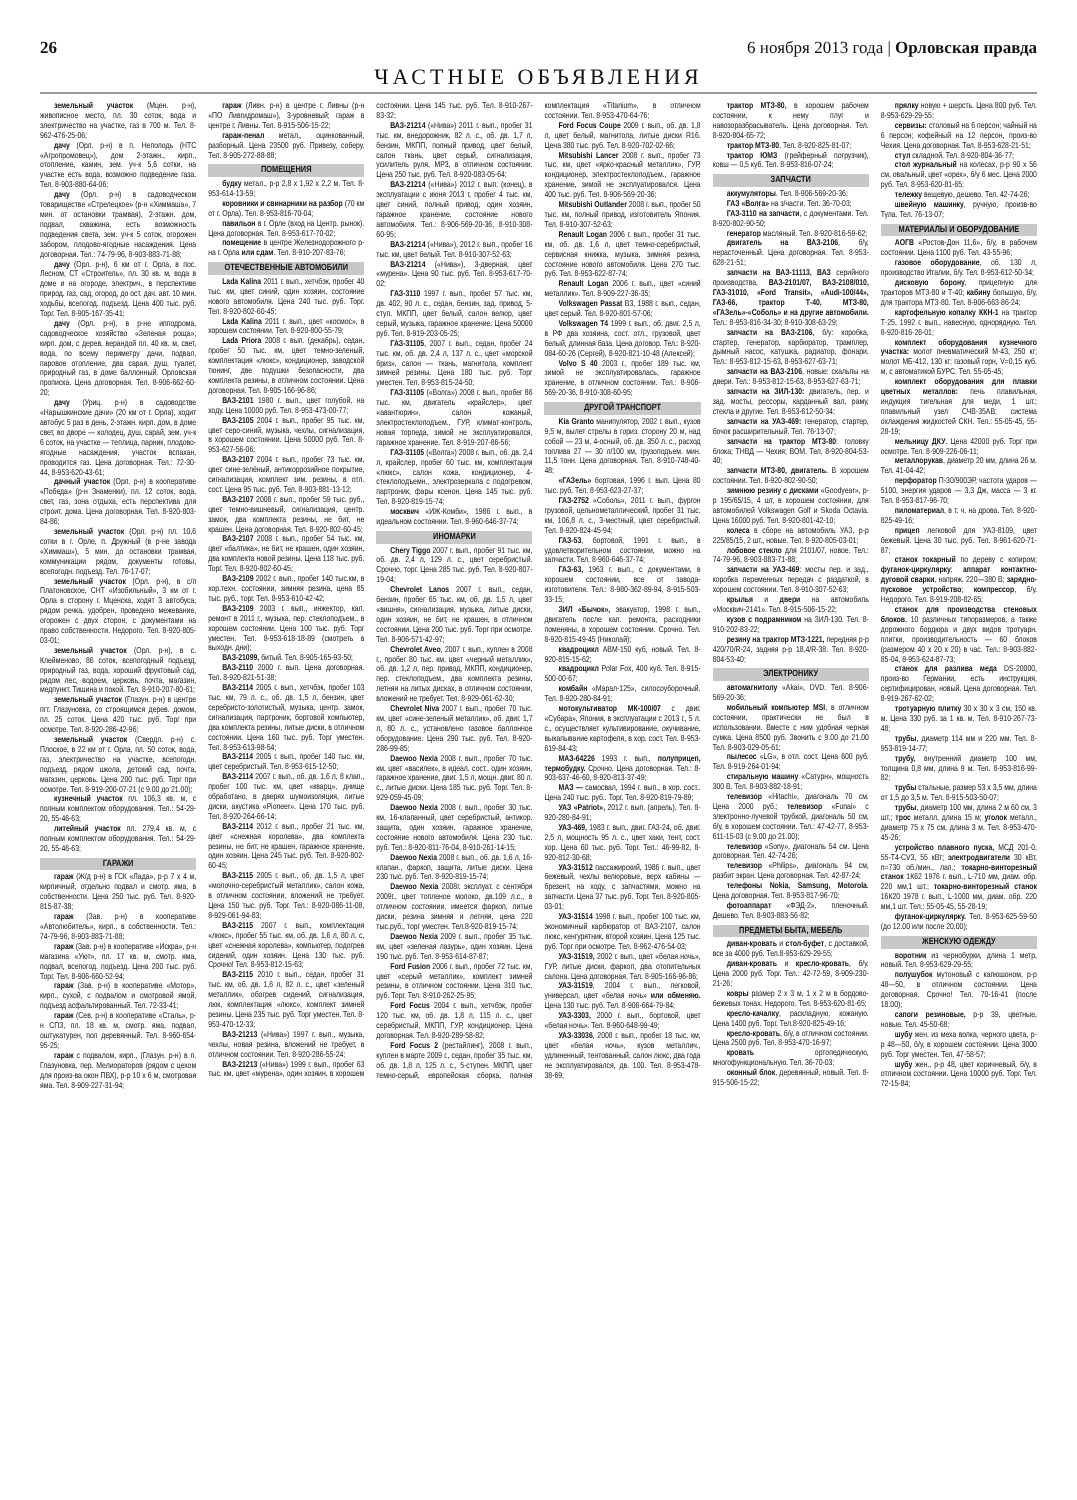26 6 ноября 2013 года | Орловская правда
ЧАСТНЫЕ ОБЪЯВЛЕНИЯ
земельный участок (Мцен. р-н), живописное место, пл. 30 соток, вода и электричество на участке, газ в 700 м. Тел. 8-962-476-25-06;
дачу (Орл. р-н) в п. Неполодь (НТС «Агропромовец»), дом 2-этажн., кирп., отопление, камин, зем. уч-к 5,6 сотки, на участке есть вода, возможно подведение газа. Тел. 8-903-880-64-06;
дачу (Орл. р-н) в садоводческом товариществе «Стрелецкое» (р-н «Химмаша», 7 мин. от остановки трамвая), 2-этажн. дом, подвал, скважина, есть возможность подведения света, зем. уч-к 5 соток, огорожен забором, плодово-ягодные насаждения. Цена договорная. Тел.: 74-79-96, 8-903-883-71-88;
дачу (Орл. р-н), 6 км от г. Орла, в пос. Лесном, СТ «Строитель», пл. 30 кв. м, вода в доме и на огороде, электрич., в перспективе природ. газ, сад, огород, до ост. дач. авт. 10 мин. ходьбы, всепогод. подъезд. Цена 400 тыс. руб. Торг. Тел. 8-905-167-35-41;
дачу (Орл. р-н), в р-не ипподрома, садоводческое хозяйство «Зеленая роща», кирп. дом, с дерев. верандой пл. 40 кв. м, свет, вода, по всему периметру дачи, подвал, паровое отопление, два сарая, душ, туалет, природный газ, в доме баллонный. Орловская прописка. Цена договорная. Тел. 8-906-662-60-20;
дачу (Уриц. р-н) в садоводстве «Нарышкинские дачи» (20 км от г. Орла), ходит автобус 5 раз в день, 2-этажн. кирп. дом, в доме свет, во дворе — колодец, душ, сарай, зем. уч-к 6 соток, на участке — теплица, парник, плодово-ягодные насаждения, участок вспахан, проводится газ. Цена договорная. Тел.: 72-30-44, 8-953-620-43-61;
дачный участок (Орл. р-н) в кооперативе «Победа» (р-н Знаменки), пл. 12 соток, вода, свет, газ, зона отдыха, есть перспектива для строит. дома. Цена договорная. Тел. 8-920-803-84-86;
земельный участок (Орл. р-н) пл. 10,6 сотки в г. Орле, п. Дружный (в р-не завода «Химмаш»), 5 мин. до остановки трамвая, коммуникации рядом, документы готовы, всепогодн. подъезд. Тел. 76-17-07;
земельный участок (Орл. р-н), в с/п Платоновское, СНТ «Изобильный», 3 км от г. Орла в сторону г. Мценска, ходят 3 автобуса, рядом речка, удобрен, проведено межевание, огорожен с двух сторон, с документами на право собственности. Недорого. Тел. 8-920-805-03-01;
земельный участок (Орл. р-н), в с. Клейменово, 86 соток, всепогодный подъезд, природный газ, вода, хороший фруктовый сад, рядом лес, водоем, церковь, почта, магазин, медпункт. Тишина и покой. Тел. 8-910-207-80-61;
земельный участок (Глазун. р-н) в центре пгт. Глазуновка, со строящимся дерев. домом, пл. 25 соток. Цена 420 тыс. руб. Торг при осмотре. Тел. 8-920-286-42-96;
земельный участок (Свердл. р-н) с. Плоское, в 22 км от г. Орла, пл. 50 соток, вода, газ, электричество на участке, всепогодн. подъезд, рядом школа, детский сад, почта, магазин, церковь. Цена 200 тыс. руб. Торг при осмотре. Тел. 8-919-200-07-21 (с 9.00 до 21.00);
кузнечный участок пл. 106,3 кв. м, с полным комплектом оборудования. Тел.: 54-29-20, 55-46-63;
литейный участок пл. 279,4 кв. м, с полным комплектом оборудования. Тел.: 54-29-20, 55-46-63;
ГАРАЖИ
гараж (Ж/д р-н) в ГСК «Лада», р-р 7 х 4 м, кирпичный, отдельно подвал и смотр. яма, в собственности. Цена 250 тыс. руб. Тел. 8-920-815-87-38;
гараж (Зав. р-н) в кооперативе «Автолюбитель», кирп., в собственности. Тел.: 74-79-96, 8-903-883-71-88;
гараж (Зав. р-н) в кооперативе «Искра», р-н магазина «Уют», пл. 17 кв. м, смотр. яма, подвал, всепогод. подъезд. Цена 200 тыс. руб. Торг. Тел. 8-906-660-52-94;
гараж (Зав. р-н) в кооперативе «Мотор», кирп., сухой, с подвалом и смотровой ямой, подъезд асфальтированный. Тел. 72-33-41;
гараж (Сев. р-н) в кооперативе «Сталь», р-н СПЗ, пл. 18 кв. м, смотр. яма, подвал, оштукатурен, пол деревянный. Тел. 8-960-654-95-25;
гараж с подвалом, кирп., (Глазун. р-н) в п. Глазуновка, пер. Мелиораторов (рядом с цехом для произ-ва окон ПВХ), р-р 10 х 6 м, смотровая яма. Тел. 8-909-227-31-94;
гараж (Ливн. р-н) в центре г. Ливны (р-н «ПО Ливгидромаш»), 3-уровневый; гараж в центре г. Ливны. Тел. 8-915-506-15-22;
гараж-пенал метал., оцинкованный, разборный. Цена 23500 руб. Привезу, соберу. Тел. 8-905-272-88-88;
ПОМЕЩЕНИЯ
будку метал., р-р 2,8 х 1,92 х 2,2 м. Тел. 8-953-614-13-59;
коровники и свинарники на разбор (70 км от г. Орла). Тел. 8-953-816-70-04;
павильон в г. Орле (вход на Центр. рынок). Цена договорная. Тел. 8-953-617-70-02;
помещение в центре Железнодорожного р-на г. Орла или сдам. Тел. 8-910-207-83-76;
ОТЕЧЕСТВЕННЫЕ АВТОМОБИЛИ
Lada Kalina 2011 г. вып., хетчбэк, пробег 40 тыс. км, цвет синий, один хозяин, состояние нового автомобиля. Цена 240 тыс. руб. Торг. Тел. 8-920-802-60-45;
Lada Kalina 2011 г. вып., цвет «космос», в хорошем состоянии. Тел. 8-920-800-55-79;
Lada Priora 2008 г. вып. (декабрь), седан, пробег 50 тыс. км, цвет темно-зеленый, комплектация «люкс», кондиционер, заводской тюнинг, две подушки безопасности, два комплекта резины, в отличном состоянии. Цена договорная. Тел. 8-905-166-96-86;
ВАЗ-2101 1980 г. вып., цвет голубой, на ходу. Цена 10000 руб. Тел. 8-953-473-00-77;
ВАЗ-2105 2004 г. вып., пробег 95 тыс. км, цвет серо-синий, музыка, чехлы, сигнализация, в хорошем состоянии. Цена 50000 руб. Тел. 8-953-627-56-06;
ВАЗ-2107 2004 г. вып., пробег 73 тыс. км, цвет сине-зелёный, антикоррозийное покрытие, сигнализация, комплект зим. резины, в отл. сост. Цена 95 тыс. руб. Тел. 8-903-881-13-12;
ВАЗ-2107 2008 г. вып., пробег 59 тыс. руб., цвет темно-вишневый, сигнализация, центр. замок, два комплекта резины, не бит, не крашен. Цена договорная. Тел. 8-920-802-60-45;
ВАЗ-2107 2008 г. вып., пробег 54 тыс. км, цвет «балтика», не бит, не крашен, один хозяин, два комплекта новой резины. Цена 118 тыс. руб. Торг. Тел. 8-920-802-60-45;
ВАЗ-2109 2002 г. вып., пробег 140 тыс.км, в хор.техн. состоянии, зимняя резина, цена 85 тыс. руб., торг. Тел. 8-953-610-42-42;
ВАЗ-2109 2003 г. вып., инжектор, кап. ремонт в 2011 г., музыка, пер. стеклоподъем., в хорошем состоянии. Цена 100 тыс. руб. Торг уместен. Тел. 8-953-618-18-89 (смотреть в выходн. дни);
ВАЗ-21099, битый. Тел. 8-905-165-93-50;
ВАЗ-2110 2000 г. вып. Цена договорная. Тел. 8-920-821-51-38;
ВАЗ-2114 2005 г. вып., хетчбэк, пробег 103 тыс. км, 79 л. с., об. дв. 1,5 л, бензин, цвет серебристо-золотистый, музыка, центр. замок, сигнализация, партроник, бортовой компьютер, два комплекта резины, литые диски, в отличном состоянии. Цена 160 тыс. руб. Торг уместен. Тел. 8-953-613-98-54;
ВАЗ-2114 2005 г. вып., пробег 140 тыс. км, цвет серебристый. Тел. 8-953-615-12-50;
ВАЗ-2114 2007 г. вып., об. дв. 1,6 л, 8 клап., пробег 100 тыс. км, цвет «кварц», днище обработано, в дверях шумоизоляция, литые диски, акустика «Pioneer». Цена 170 тыс. руб. Тел. 8-920-264-66-14;
ВАЗ-2114 2012 г. вып., пробег 21 тыс. км, цвет «снежная королева», два комплекта резины, не бит, не крашен, гаражное хранение, один хозяин. Цена 245 тыс. руб. Тел. 8-920-802-60-45;
ВАЗ-2115 2005 г. вып., об. дв. 1,5 л, цвет «молочно-серебристый металлик», салон кожа, в отличном состоянии, вложений не требует. Цена 150 тыс. руб. Торг. Тел.: 8-920-086-11-08, 8-929-061-94-83;
ВАЗ-2115 2007 г. вып., комплектация «люкс», пробег 55 тыс. км, об. дв. 1,6 л, 80 л. с, цвет «снежная королева», компьютер, подогрев сидений, один хозяин. Цена 130 тыс. руб. Срочно! Тел. 8-953-812-15-63;
ВАЗ-2115 2010 г. вып., седан, пробег 31 тыс. км, об. дв. 1,6 л, 82 л. с., цвет «зеленый металлик», обогрев сидений, сигнализация, люк, комплектация «люкс», комплект зимней резины. Цена 235 тыс. руб. Торг уместен. Тел. 8-953-470-12-33;
ВАЗ-21213 («Нива») 1997 г. вып., музыка, чехлы, новая резина, вложений не требует, в отличном состоянии. Тел. 8-920-286-55-24;
ВАЗ-21213 («Нива») 1999 г. вып., пробег 63 тыс. км, цвет «мурена», один хозяин, в хорошем состоянии. Цена 145 тыс. руб. Тел. 8-910-267-83-32;
ВАЗ-21214 («Нива») 2011 г. вып., пробег 31 тыс. км, внедорожник, 82 л. с., об. дв. 1,7 л, бензин, МКПП, полный привод, цвет белый, салон ткань, цвет серый, сигнализация, усилитель руля, MP3, в отличном состоянии. Цена 250 тыс. руб. Тел. 8-920-083-05-64;
ВАЗ-21214 («Нива») 2012 г. вып. (конец), в эксплуатации с июня 2013 г, пробег 4 тыс. км, цвет синий, полный привод, один хозяин, гаражное хранение, состояние нового автомобиля. Тел.: 8-906-569-20-36, 8-910-308-60-95;
ВАЗ-21214 («Нива»), 2012 г. вып., пробег 16 тыс. км, цвет белый. Тел. 8-910-307-52-63;
ВАЗ-21214 («Нива»), 3-дверная, цвет «мурена». Цена 90 тыс. руб. Тел. 8-953-617-70-02;
ГАЗ-3110 1997 г. вып., пробег 57 тыс. км, дв. 402, 90 л. с., седан, бензин, зад. привод, 5-ступ. МКПП, цвет белый, салон велюр, цвет серый, музыка, гаражное хранение. Цена 50000 руб. Тел. 8-919-203-05-25;
ГАЗ-31105, 2007 г. вып., седан, пробег 24 тыс. км, об. дв. 2,4 л, 137 л. с., цвет «морской бриз», салон — ткань, магнитола, комплект зимней резины. Цена 180 тыс. руб. Торг уместен. Тел. 8-953-815-24-50;
ГАЗ-31105 («Волга») 2008 г. вып., пробег 86 тыс. км, двигатель «крайслер», цвет «авантюрин», салон кожаный, электростеклоподъем., ГУР, климат-контроль, новая торпеда, зимой не эксплуатировался, гаражное хранение. Тел. 8-919-207-86-56;
ГАЗ-31105 («Волга») 2008 г. вып., об. дв. 2,4 л, крайслер, пробег 60 тыс. км, комплектация «люкс», салон кожа, кондиционер, 4-стеклоподъемн., электрозеркала с подогревом, партроник, фары ксенон. Цена 145 тыс. руб. Тел. 8-920-819-15-74;
москвич «ИЖ-Комби», 1986 г. вып., в идеальном состоянии. Тел. 8-960-646-37-74;
ИНОМАРКИ
Chery Tiggo 2007 г. вып., пробег 91 тыс. км, об. дв. 2,4 л, 129 л. с., цвет серебристый. Срочно, торг. Цена 285 тыс. руб. Тел. 8-920-807-19-04;
Chevrolet Lanos 2007 г. вып., седан, бензин, пробег 65 тыс. км, об. дв. 1,5 л, цвет «вишня», сигнализация, музыка, литые диски, один хозяин, не бит, не крашен, в отличном состоянии. Цена 200 тыс. руб. Торг при осмотре. Тел. 8-906-571-42-97;
Chevrolet Aveo, 2007 г. вып., куплен в 2008 г., пробег 80 тыс. км. цвет «черный металлик», об. дв. 1,2 л, пер. привод, МКПП, кондиционер, пер. стеклоподъем., два комплекта резины, летняя на литых дисках, в отличном состоянии, вложений не требует. Тел. 8-929-061-62-30;
Chevrolet Niva 2007 г. вып., пробег 70 тыс. км, цвет «сине-зеленый металлик», об. двиг. 1,7 л, 80 л. с., установлено газовое баллонное оборудование. Цена 290 тыс. руб. Тел. 8-920-286-99-85;
Daewoo Nexia 2008 г. вып., пробег 70 тыс. км, цвет «василек», в идеал. сост., один хозяин, гаражное хранение, двиг. 1,5 л, мощн. двиг. 80 л. с., литые диски. Цена 185 тыс. руб. Торг. Тел. 8-929-059-45-09;
Daewoo Nexia 2008 г. вып., пробег 30 тыс. км, 16-клапанный, цвет серебристый, антикор. защита, один хозяин, гаражное хранение, состояние нового автомобиля. Цена 230 тыс. руб. Тел.: 8-920-811-76-04, 8-910-261-14-15;
Daewoo Nexia 2008 г. вып., об. дв. 1,6 л, 16-клапан., фаркоп, защита, литые диски. Цена 230 тыс. руб. Тел. 8-920-819-15-74;
Daewoo Nexia 2008г. эксплуат. с сентября 2009г., цвет топленое молоко, дв.109 л.с., в отличном состоянии, имеется фаркоп, литые диски, резина зимняя и летняя, цена 220 тыс.руб., торг уместен. Тел.8-920-819-15-74;
Daewoo Nexia 2009 г. вып., пробег 35 тыс. км, цвет «зеленая лазурь», один хозяин. Цена 190 тыс. руб. Тел. 8-953-614-87-87;
Ford Fusion 2006 г. вып., пробег 72 тыс. км, цвет «серый металлик», комплект зимней резины, в отличном состоянии. Цена 310 тыс. руб. Торг. Тел. 8-910-262-25-95;
Ford Focus 2004 г. вып., хетчбэк, пробег 120 тыс. км, об. дв. 1,8 л, 115 л. с., цвет серебристый, МКПП, ГУР, кондиционер. Цена договорная. Тел. 8-920-289-58-82;
Ford Focus 2 (рестайлинг), 2008 г. вып., куплен в марте 2009 г., седан, пробег 35 тыс. км, об. дв. 1,8 л, 125 л. с., 5-ступен. МКПП, цвет темно-серый, европейская сборка, полная комплектация «Titanium», в отличном состоянии. Тел. 8-953-470-64-76;
Ford Focus Coupe 2009 г. вып., об. дв. 1,8 л, цвет белый, магнитола, литые диски R16. Цена 380 тыс. руб. Тел. 8-920-702-02-66;
Mitsubishi Lancer 2008 г. вып., пробег 73 тыс. км, цвет «ярко-красный металлик», ГУР, кондиционер, электростеклоподъем., гаражное хранение, зимой не эксплуатировался. Цена 400 тыс. руб. Тел. 8-906-569-20-36;
Mitsubishi Outlander 2008 г. вып., пробег 50 тыс. км, полный привод, изготовитель Япония. Тел. 8-910-307-52-63;
Renault Logan 2006 г. вып., пробег 31 тыс. км, об. дв. 1,6 л, цвет темно-серебристый, сервисная книжка, музыка, зимняя резина, состояние нового автомобиля. Цена 270 тыс. руб. Тел. 8-953-622-87-74;
Renault Logan 2006 г. вып., цвет «синий металлик». Тел. 8-909-227-36-35;
Volkswagen Passat B3, 1988 г. вып., седан, цвет серый. Тел. 8-920-801-57-06;
Volkswagen T4 1999 г. вып., об. двиг. 2,5 л, в РФ два хозяина, сост. отл., грузовой, цвет белый, длинная база. Цена договор. Тел.: 8-920-084-60-26 (Сергей), 8-920-821-10-48 (Алексей);
Volvo S 40 2003 г., пробег 189 тыс. км, зимой не эксплуатировалась, гаражное хранение, в отличном состоянии. Тел.: 8-906-569-20-36, 8-910-308-60-95;
ДРУГОЙ ТРАНСПОРТ
Kia Granto манипулятор, 2002 г. вып., кузов 9,5 м, вылет стрелы в гориз. сторону 20 м, над собой — 23 м, 4-осный, об. дв. 350 л. с., расход топлива 27 — 30 л/100 км, грузоподъем. мин. 11,5 тонн. Цена договорная. Тел. 8-910-748-40-48;
«ГАЗель» бортовая, 1996 г. вып. Цена 80 тыс. руб. Тел. 8-953-623-27-37;
ГАЗ-2752 «Соболь», 2011 г. вып., фургон грузовой, цельнометаллический, пробег 31 тыс. км, 106,8 л. с., 3-местный, цвет серебристый. Тел. 8-920-824-45-94;
ГАЗ-53, бортовой, 1991 г. вып., в удовлетворительном состоянии, можно на запчасти. Тел. 8-960-646-37-74;
ГАЗ-63, 1963 г. вып., с документами, в хорошем состоянии, все от завода-изготовителя. Тел.: 8-980-362-89-94, 8-915-503-33-15;
ЗИЛ «Бычок», эвакуатор, 1998 г. вып., двигатель после кап. ремонта, расходники поменяны, в хорошем состоянии. Срочно. Тел. 8-920-815-49-45 (Николай);
квадроцикл АВМ-150 куб, новый. Тел. 8-920-815-15-62;
квадроцикл Polar Fox, 400 куб. Тел. 8-915-500-00-67;
комбайн «Марал-125», силосоуборочный. Тел. 8-920-280-84-91;
мотокультиватор МК-100/07 с двиг. «Субара», Япония, в эксплуатации с 2013 г., 5 л. с., осуществляет культивирование, окучивание, выкапывание картофеля, в хор. сост. Тел. 8-953-619-84-43;
МАЗ-64226 1993 г. вып., полуприцеп, термобудку. Срочно. Цена договорная. Тел.: 8-903-637-46-60, 8-920-813-37-49;
МАЗ — самосвал, 1994 г. вып., в хор. сост.. Цена 240 тыс. руб.. Торг. Тел. 8-920-819-79-89;
УАЗ «Patriot», 2012 г. вып. (апрель). Тел. 8-920-280-84-91;
УАЗ-469, 1983 г. вып., двиг. ГАЗ-24, об. двиг. 2,5 л, мощность 95 л. с., цвет хаки, тент, сост. хор. Цена 60 тыс. руб. Торг. Тел.: 46-99-82, 8-920-812-30-68;
УАЗ-31512 пассажирский, 1986 г. вып., цвет бежевый, чехлы велюровые, верх кабины — брезент, на ходу, с запчастями, можно на запчасти. Цена 37 тыс. руб. Торг. Тел. 8-920-805-03-01;
УАЗ-31514 1998 г. вып., пробег 100 тыс. км, экономичный карбюратор от ВАЗ-2107, салон люкс, кенгурятник, второй хозяин. Цена 125 тыс. руб. Торг при осмотре. Тел. 8-962-476-54-03;
УАЗ-31519, 2002 г. вып., цвет «белая ночь», ГУР, литые диски, фаркоп, два отопительных салона. Цена договорная. Тел. 8-905-166-96-86;
УАЗ-31519, 2004 г. вып., легковой, универсал, цвет «белая ночь» или обменяю. Цена 130 тыс. руб. Тел. 8-906-664-79-84;
УАЗ-3303, 2000 г. вып., бортовой, цвет «белая ночь». Тел. 8-960-648-99-49;
УАЗ-33036, 2008 г. вып., пробег 18 тыс. км, цвет «белая ночь», кузов металлич., удлиненный, тентованный, салон люкс, два года не эксплуатировался, дв. 100. Тел. 8-953-478-38-69;
трактор МТЗ-80, в хорошем рабочем состоянии, к нему плуг и навозоразбрасыватель. Цена договорная. Тел. 8-920-804-65-72;
трактор МТЗ-80. Тел. 8-920-825-81-07;
трактор ЮМЗ (грейферный погрузчик), ковш — 0,5 куб. Тел. 8-953-816-07-24;
ЗАПЧАСТИ
аккумуляторы. Тел. 8-906-569-20-36;
ГАЗ «Волга» на з/части. Тел. 36-70-03;
ГАЗ-3110 на запчасти, с документами. Тел. 8-920-802-90-50;
генератор масляный. Тел. 8-920-816-59-62;
двигатель на ВАЗ-2106, б/у, нерасточенный. Цена договорная. Тел. 8-953-628-21-51;
запчасти на ВАЗ-11113, ВАЗ серийного производства, ВАЗ-2101/07, ВАЗ-2108/010, ГАЗ-31010, «Ford Transit», «Audi-100/44», ГАЗ-66, трактор Т-40, МТЗ-80, «ГАЗель»-«Соболь» и на другие автомобили. Тел.: 8-953-816-34-30; 8-910-308-63-29;
запчасти на ВАЗ-2106, б/у: коробка, стартер, генератор, карбюратор, трамплер, дымный насос, катушка, радиатор, фонари. Тел.: 8-953-812-15-63, 8-953-627-63-71;
запчасти на ВАЗ-2106, новые: скальпы на двери. Тел.: 8-953-812-15-63, 8-953-627-63-71;
запчасти на ЗИЛ-130: двигатель, пер. и зад. мосты, рессоры, карданный вал, раму, стекла и другие. Тел. 8-953-612-50-34;
запчасти на УАЗ-469: генератор, стартер, бочок расширительный. Тел. 76-13-07;
запчасти на трактор МТЗ-80: головку блока; ТНВД — Чехия; ВОМ. Тел. 8-920-804-53-40;
запчасти МТЗ-80, двигатель. В хорошем состоянии. Тел. 8-920-802-90-50;
зимнюю резину с дисками «Goodyear», р-р 195/65/15, 4 шт, в хорошем состоянии, для автомобилей Volkswagen Golf и Skoda Octavia. Цена 16000 руб. Тел. 8-920-801-42-10;
колеса в сборе на автомобиль УАЗ, р-р 225/85/15, 2 шт., новые. Тел. 8-920-805-03-01;
лобовое стекло для 2101/07, новое. Тел.: 74-79-96, 8-903-883-71-88;
запчасти на УАЗ-469: мосты пер. и зад., коробка переменных передач с раздаткой, в хорошем состоянии. Тел. 8-910-307-52-63;
крылья и двери на автомобиль «Москвич-2141». Тел. 8-915-506-15-22;
кузов с подрамником на ЗИЛ-130. Тел. 8-910-202-83-22;
резину на трактор МТЗ-1221, передняя р-р 420/70/R-24, задняя р-р 18,4/R-38. Тел. 8-920-804-53-40;
ЭЛЕКТРОНИКУ
автомагнитолу «Akai», DVD. Тел. 8-906-569-20-36;
мобильный компьютер MSI, в отличном состоянии, практически не был в использовании. Вместе с ним удобная черная сумка. Цена 8500 руб. Звонить с 9.00 до 21.00 Тел. 8-903-029-05-61;
пылесос «LG», в отл. сост. Цена 600 руб. Тел. 8-919-264-01-94;
стиральную машину «Сатурн», мощность 300 В. Тел. 8-903-882-18-91;
телевизор «Hitachi», диагональ 70 см. Цена 2000 руб.; телевизор «Funai» с электронно-лучевой трубкой, диагональ 50 см, б/у, в хорошем состоянии. Тел.: 47-42-77, 8-953-611-15-03 (с 9.00 до 21.00);
телевизор «Sony», диагональ 54 см. Цена договорная. Тел. 42-74-26;
телевизор «Philips», диагональ 94 см, разбит экран. Цена договорная. Тел. 42-87-24;
телефоны Nokia, Samsung, Motorola. Цена договорная. Тел. 8-953-817-96-70;
фотоаппарат «ФЭД-2», пленочный. Дешево. Тел. 8-903-883-56-82;
ПРЕДМЕТЫ БЫТА, МЕБЕЛЬ
диван-кровать и стол-буфет, с доставкой, все за 4000 руб. Тел.8-953-629-29-55;
диван-кровать и кресло-кровать, б/у. Цена 2000 руб. Торг. Тел.: 42-72-59, 8-909-230-21-26;
ковры размер 2 х 3 м, 1 х 2 м в бордово-бежевых тонах. Недорого. Тел. 8-953-620-81-65;
кресло-качалку, раскладную, кожаную. Цена 1400 руб. Торг. Тел.8-920-825-49-16;
кресло-кровать, б/у, в отличном состоянии. Цена 2500 руб. Тел. 8-953-470-16-97;
кровать ортопедическую, многофункциональную. Тел. 36-70-03;
оконный блок, деревянный, новый. Тел. 8-915-506-15-22;
прялку новую + шерсть. Цена 800 руб. Тел. 8-953-629-29-55;
сервизы: столовый на 6 персон; чайный на 6 персон; кофейный на 12 персон, произ-во Чехия. Цена договорная. Тел. 8-953-628-21-51;
стул складной. Тел. 8-920-804-36-77;
стол журнальный на колесах, р-р 90 х 56 см, овальный, цвет «орех», б/у 6 мес. Цена 2000 руб. Тел. 8-953-620-81-65;
тележку вещевую, дешево. Тел. 42-74-26;
швейную машинку, ручную, произв-во Тула. Тел. 76-13-07;
МАТЕРИАЛЫ И ОБОРУДОВАНИЕ
АОГВ «Ростов-Дон 11,6», б/у, в рабочем состоянии. Цена 1100 руб. Тел. 43-55-96;
газовое оборудование, об. 130 л, производство Италии, б/у. Тел. 8-953-612-50-34;
дисковую борону, прицепную для тракторов МТЗ-80 и Т-40; кабину большую, б/у, для трактора МТЗ-80. Тел. 8-906-663-86-24;
картофельную копалку ККН-1 на трактор Т-25, 1992 г. вып., навесную, однорядную. Тел. 8-920-816-26-01;
комплект оборудования кузнечного участка: молот пневматический М-43, 250 кг; молот МБ-412, 130 кг; газовый горн, V=0,15 куб. м, с автоматикой БУРС. Тел. 55-05-45;
комплект оборудования для плавки цветных металлов: печь плавильная, индукция тигельная для меди, 1 шт.; плавильный узел СЧВ-35АВ; система охлаждения жидкостей СКН. Тел.: 55-05-45, 55-28-19;
мельницу ДКУ. Цена 42000 руб. Торг при осмотре. Тел. 8-909-226-06-11;
металлорукав, диаметр 20 мм, длина 26 м. Тел. 41-04-42;
перфоратор П-30/900ЭР, частота ударов — 5100, энергия ударов — 3,3 Дж, масса — 3 кг. Тел. 8-953-817-96-70;
пиломатериал, в т. ч. на дрова. Тел. 8-920-825-49-16;
прицеп легковой для УАЗ-8109, цвет бежевый. Цена 30 тыс. руб. Тел. 8-961-620-71-87;
станок токарный по дереву с копиром; фуганок-циркулярку; аппарат контактно-дуговой сварки, напряж. 220—380 В; зарядно-пусковое устройство; компрессор, б/у. Недорого. Тел. 8-919-208-82-65;
станок для производства стеновых блоков, 10 различных типоразмеров, а также дорожного бордюра и двух видов тротуарн. плитки, производительность — 60 блоков (размером 40 х 20 х 20) в час. Тел.: 8-903-882-85-04, 8-953-624-87-73;
станок для разлива меда DS-20000, произ-во Германии, есть инструкция, сертифицирован, новый. Цена договорная. Тел. 8-919-267-62-02;
тротуарную плитку 30 х 30 х 3 см, 150 кв. м. Цена 330 руб. за 1 кв. м. Тел. 8-910-267-73-48;
трубы, диаметр 114 мм и 220 мм. Тел. 8-953-819-14-77;
трубу, внутренний диаметр 100 мм, толщина 0,8 мм, длина 9 м. Тел. 8-953-816-99-82;
трубы стальные, размер 53 х 3,5 мм, длина от 1,5 до 3,5 м. Тел. 8-915-503-50-07;
трубы, диаметр 100 мм, длина 2 м 60 см, 3 шт.; трос металл, длина 15 м; уголок металл., диаметр 75 х 75 см, длина 3 м. Тел. 8-953-470-45-26;
устройство плавного пуска, МСД 201-0, 55-Т4-CV3, 55 кВт; электродвигатели 30 кВт, n=730 об./мин., лап.; токарно-винторезный станок 1К62 1976 г. вып., L-710 мм, диам. обр. 220 мм,1 шт.; токарно-винторезный станок 16К20 1978 г. вып., L-1000 мм, диам. обр. 220 мм,1 шт. Тел.: 55-05-45, 55-28-19;
фуганок-циркулярку. Тел. 8-953-625-59-50 (до 12.00 или после 20.00);
ЖЕНСКУЮ ОДЕЖДУ
воротник из чернобурки, длина 1 метр, новый. Тел. 8-953-629-29-55;
полушубок мутоновый с капюшоном, р-р 48—50, в отличном состоянии. Цена договорная. Срочно! Тел. 70-16-41 (после 18.00);
сапоги резиновые, р-р 39, цветные, новые. Тел. 45-50-68;
шубу жен. из меха волка, черного цвета, р-р 48—50, б/у, в хорошем состоянии. Цена 3000 руб. Торг уместен. Тел. 47-58-57;
шубу жен., р-р 48, цвет коричневый, б/у, в отличном состоянии. Цена 10000 руб. Торг. Тел. 72-15-84;